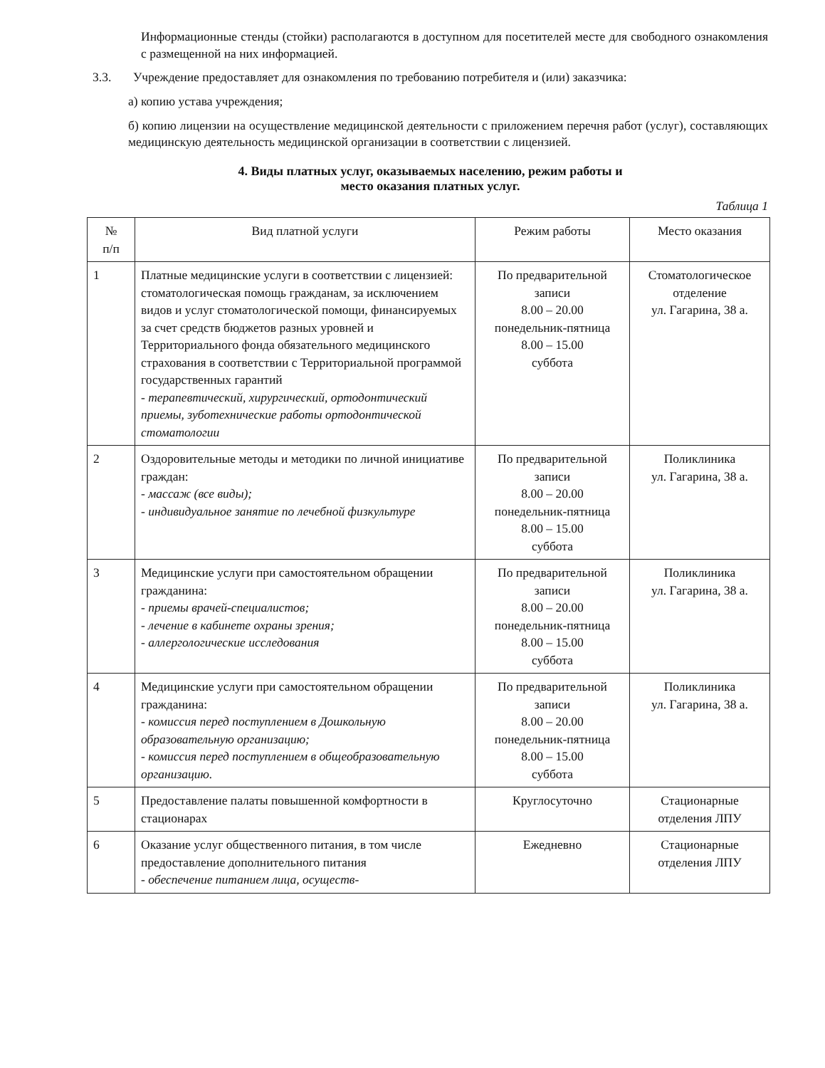Информационные стенды (стойки) располагаются в доступном для посетителей месте для свободного ознакомления с размещенной на них информацией.
3.3. Учреждение предоставляет для ознакомления по требованию потребителя и (или) заказчика:
а) копию устава учреждения;
б) копию лицензии на осуществление медицинской деятельности с приложением перечня работ (услуг), составляющих медицинскую деятельность медицинской организации в соответствии с лицензией.
4. Виды платных услуг, оказываемых населению, режим работы и
место оказания платных услуг.
Таблица 1
| № п/п | Вид платной услуги | Режим работы | Место оказания |
| --- | --- | --- | --- |
| 1 | Платные медицинские услуги в соответствии с лицензией: стоматологическая помощь гражданам, за исключением видов и услуг стоматологической помощи, финансируемых за счет средств бюджетов разных уровней и Территориального фонда обязательного медицинского страхования в соответствии с Территориальной программой государственных гарантий - терапевтический, хирургический, ортодонтический приемы, зуботехнические работы ортодонтической стоматологии | По предварительной записи 8.00 – 20.00 понедельник-пятница 8.00 – 15.00 суббота | Стоматологическое отделение ул. Гагарина, 38 а. |
| 2 | Оздоровительные методы и методики по личной инициативе граждан: - массаж (все виды); - индивидуальное занятие по лечебной физкультуре | По предварительной записи 8.00 – 20.00 понедельник-пятница 8.00 – 15.00 суббота | Поликлиника ул. Гагарина, 38 а. |
| 3 | Медицинские услуги при самостоятельном обращении гражданина: - приемы врачей-специалистов; - лечение в кабинете охраны зрения; - аллергологические исследования | По предварительной записи 8.00 – 20.00 понедельник-пятница 8.00 – 15.00 суббота | Поликлиника ул. Гагарина, 38 а. |
| 4 | Медицинские услуги при самостоятельном обращении гражданина: - комиссия перед поступлением в Дошкольную образовательную организацию; - комиссия перед поступлением в общеобразовательную организацию. | По предварительной записи 8.00 – 20.00 понедельник-пятница 8.00 – 15.00 суббота | Поликлиника ул. Гагарина, 38 а. |
| 5 | Предоставление палаты повышенной комфортности в стационарах | Круглосуточно | Стационарные отделения ЛПУ |
| 6 | Оказание услуг общественного питания, в том числе предоставление дополнительного питания - обеспечение питанием лица, осуществ- | Ежедневно | Стационарные отделения ЛПУ |